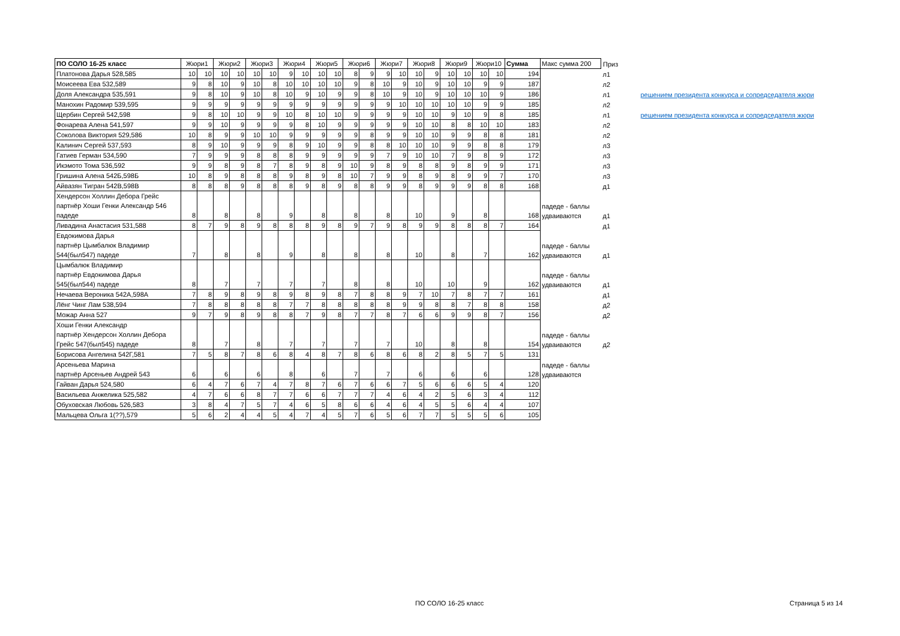| ПО СОЛО 16-25 класс | Жюри1 | | Жюри2 | | Жюри3 | | Жюри4 | | Жюри5 | | Жюри6 | | Жюри7 | | Жюри8 | | Жюри9 | | Жюри10 | | Сумма | Макс сумма 200 | Приз | |
| --- | --- | --- | --- | --- | --- | --- | --- | --- | --- | --- | --- | --- | --- | --- | --- | --- | --- | --- | --- | --- | --- | --- | --- | --- |
| Платонова Дарья 528,585 | 10 | 10 | 10 | 10 | 10 | 10 | 9 | 10 | 10 | 10 | 8 | 9 | 9 | 10 | 10 | 9 | 10 | 10 | 10 | 10 | 194 | | л1 | |
| Моисеева Ева 532,589 | 9 | 8 | 10 | 9 | 10 | 8 | 10 | 10 | 10 | 10 | 9 | 8 | 10 | 9 | 10 | 9 | 10 | 10 | 9 | 9 | 187 | | л2 | |
| Доля Александра 535,591 | 9 | 8 | 10 | 9 | 10 | 8 | 10 | 9 | 10 | 9 | 9 | 8 | 10 | 9 | 10 | 9 | 10 | 10 | 10 | 9 | 186 | | л1 | решением президента конкурса и сопредседателя жюри |
| Манохин Радомир 539,595 | 9 | 9 | 9 | 9 | 9 | 9 | 9 | 9 | 9 | 9 | 9 | 9 | 9 | 10 | 10 | 10 | 10 | 10 | 9 | 9 | 185 | | л2 | |
| Щербин Сергей 542,598 | 9 | 8 | 10 | 10 | 9 | 9 | 10 | 8 | 10 | 10 | 9 | 9 | 9 | 9 | 10 | 10 | 9 | 10 | 9 | 8 | 185 | | л1 | решением президента конкурса и сопредседателя жюри |
| Фонарева Алена 541,597 | 9 | 9 | 10 | 9 | 9 | 9 | 9 | 8 | 10 | 9 | 9 | 9 | 9 | 9 | 10 | 10 | 8 | 8 | 10 | 10 | 183 | | л2 | |
| Соколова Виктория 529,586 | 10 | 8 | 9 | 9 | 10 | 10 | 9 | 9 | 9 | 9 | 9 | 8 | 9 | 9 | 10 | 10 | 9 | 9 | 8 | 8 | 181 | | л2 | |
| Калинич Сергей 537,593 | 8 | 9 | 10 | 9 | 9 | 9 | 8 | 9 | 10 | 9 | 9 | 8 | 8 | 10 | 10 | 10 | 9 | 9 | 8 | 8 | 179 | | л3 | |
| Гатиев Герман 534,590 | 7 | 9 | 9 | 9 | 8 | 8 | 8 | 9 | 9 | 9 | 9 | 9 | 7 | 9 | 10 | 10 | 7 | 9 | 8 | 9 | 172 | | л3 | |
| Икэмото Тома 536,592 | 9 | 9 | 8 | 9 | 8 | 7 | 8 | 9 | 8 | 9 | 10 | 9 | 8 | 9 | 8 | 8 | 9 | 8 | 9 | 9 | 171 | | л3 | |
| Гришина Алена 542Б,598Б | 10 | 8 | 9 | 8 | 8 | 8 | 9 | 8 | 9 | 8 | 10 | 7 | 9 | 9 | 8 | 9 | 8 | 9 | 9 | 7 | 170 | | л3 | |
| Айвазян Тигран 542В,598В | 8 | 8 | 8 | 9 | 8 | 8 | 8 | 9 | 8 | 9 | 8 | 8 | 9 | 9 | 8 | 9 | 9 | 9 | 8 | 8 | 168 | | д1 | |
| Хендерсон Холлин Дебора Грейс партнёр Хоши Генки Александр 546 падеде | 8 | | 8 | | 8 | | 9 | | 8 | | 8 | | 8 | | 10 | | 9 | | 8 | | 168 | падеде - баллы удваиваются | д1 | |
| Ливадина Анастасия 531,588 | 8 | 7 | 9 | 8 | 9 | 8 | 8 | 8 | 9 | 8 | 9 | 7 | 9 | 8 | 9 | 9 | 8 | 8 | 8 | 7 | 164 | | д1 | |
| Евдокимова Дарья партнёр Цымбалюк Владимир 544(был547) падеде | 7 | | 8 | | 8 | | 9 | | 8 | | 8 | | 8 | | 10 | | 8 | | 7 | | 162 | падеде - баллы удваиваются | д1 | |
| Цымбалюк Владимир партнёр Евдокимова Дарья 545(был544) падеде | 8 | | 7 | | 7 | | 7 | | 7 | | 8 | | 8 | | 10 | | 10 | | 9 | | 162 | падеде - баллы удваиваются | д1 | |
| Нечаева Вероника 542А,598А | 7 | 8 | 9 | 8 | 9 | 8 | 9 | 8 | 9 | 8 | 7 | 8 | 8 | 9 | 7 | 10 | 7 | 8 | 7 | 7 | 161 | | д1 | |
| Лёнг Чинг Лам 538,594 | 7 | 8 | 8 | 8 | 8 | 8 | 7 | 7 | 8 | 8 | 8 | 8 | 8 | 9 | 9 | 8 | 8 | 7 | 8 | 8 | 158 | | д2 | |
| Можар Анна 527 | 9 | 7 | 9 | 8 | 9 | 8 | 8 | 7 | 9 | 8 | 7 | 7 | 8 | 7 | 6 | 6 | 9 | 9 | 8 | 7 | 156 | | д2 | |
| Хоши Генки Александр партнёр Хендерсон Холлин Дебора Грейс 547(был545) падеде | 8 | | 7 | | 8 | | 7 | | 7 | | 7 | | 7 | | 10 | | 8 | | 8 | | 154 | падеде - баллы удваиваются | д2 | |
| Борисова Ангелина 542Г,581 | 7 | 5 | 8 | 7 | 8 | 6 | 8 | 4 | 8 | 7 | 8 | 6 | 8 | 6 | 8 | 2 | 8 | 5 | 7 | 5 | 131 | | | |
| Арсеньева Марина партнёр Арсеньев Андрей 543 | 6 | | 6 | | 6 | | 8 | | 6 | | 7 | | 7 | | 6 | | 6 | | 6 | | 128 | падеде - баллы удваиваются | | |
| Гайван Дарья 524,580 | 6 | 4 | 7 | 6 | 7 | 4 | 7 | 8 | 7 | 6 | 7 | 6 | 6 | 7 | 5 | 6 | 6 | 6 | 5 | 4 | 120 | | | |
| Васильева Анжелика 525,582 | 4 | 7 | 6 | 6 | 8 | 7 | 7 | 6 | 6 | 7 | 7 | 7 | 4 | 6 | 4 | 2 | 5 | 6 | 3 | 4 | 112 | | | |
| Обуховская Любовь 526,583 | 3 | 8 | 4 | 7 | 5 | 7 | 4 | 6 | 5 | 8 | 6 | 6 | 4 | 6 | 4 | 5 | 5 | 6 | 4 | 4 | 107 | | | |
| Мальцева Ольга 1(??),579 | 5 | 6 | 2 | 4 | 4 | 5 | 4 | 7 | 4 | 5 | 7 | 6 | 5 | 6 | 7 | 7 | 5 | 5 | 5 | 6 | 105 | | | |
ПО СОЛО 16-25 класс Страница 5 из 14